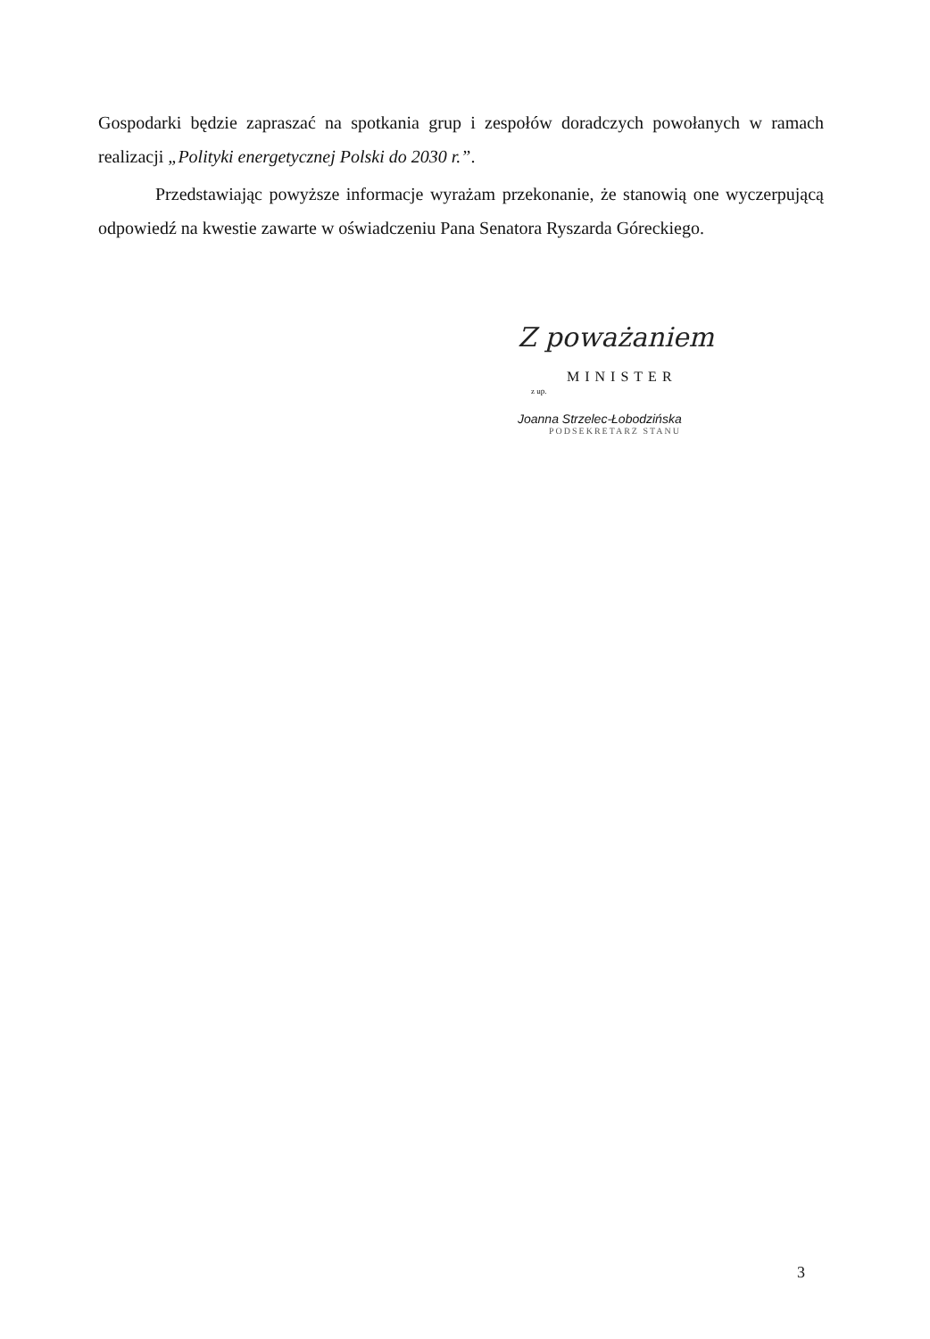Gospodarki będzie zapraszać na spotkania grup i zespołów doradczych powołanych w ramach realizacji „Polityki energetycznej Polski do 2030 r.”.
Przedstawiając powyższe informacje wyrażam przekonanie, że stanowią one wyczerpującą odpowiedź na kwestie zawarte w oświadczeniu Pana Senatora Ryszarda Góreckiego.
Z poważaniem
MINISTER
z up.
Joanna Strzelec-Łobodzińska
PODSEKRETARZ STANU
3